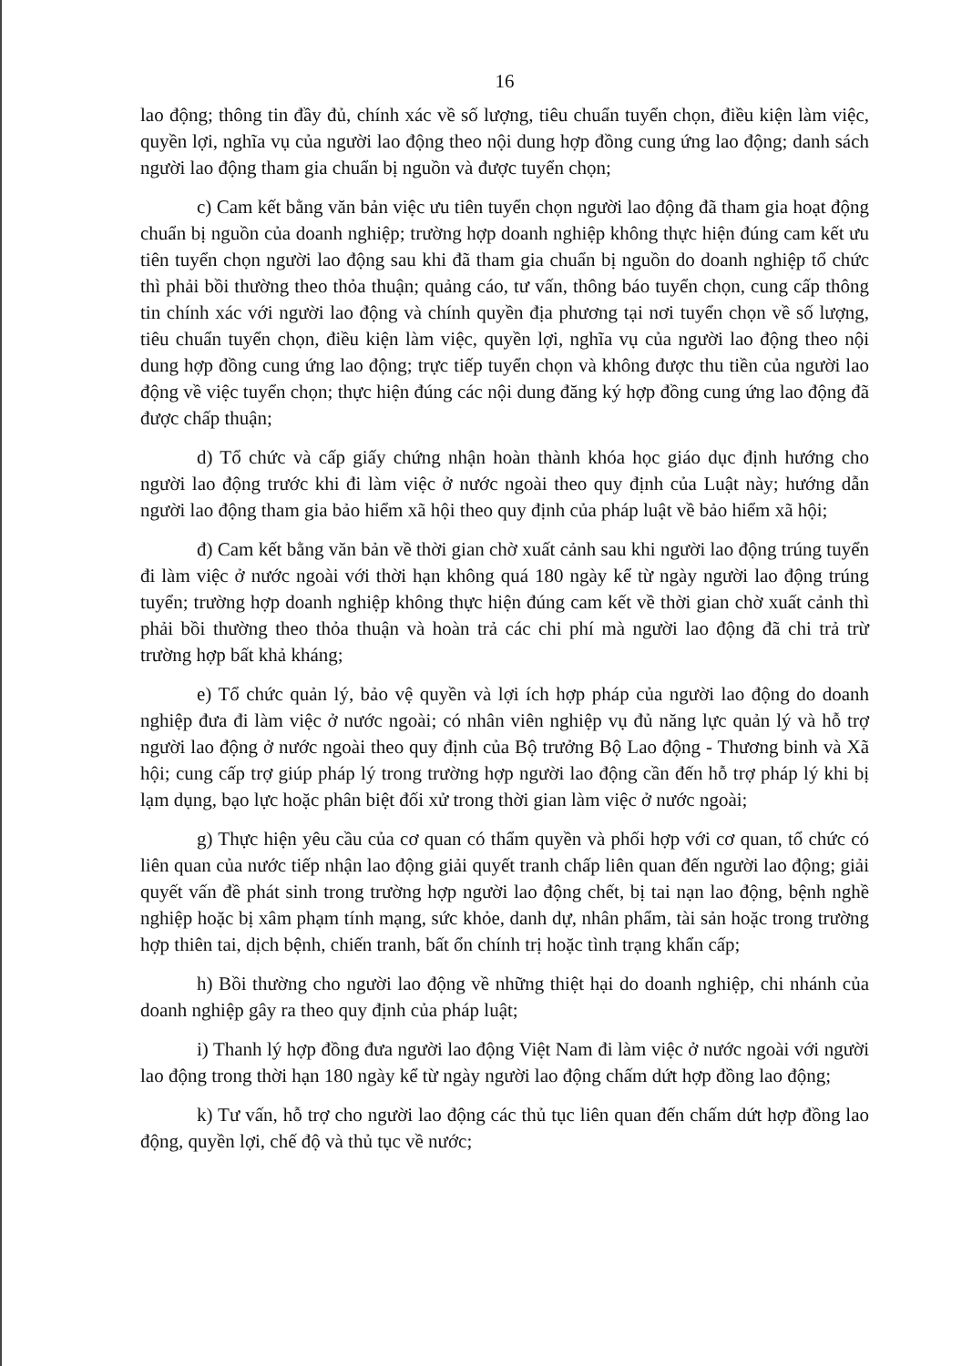16
lao động; thông tin đầy đủ, chính xác về số lượng, tiêu chuẩn tuyển chọn, điều kiện làm việc, quyền lợi, nghĩa vụ của người lao động theo nội dung hợp đồng cung ứng lao động; danh sách người lao động tham gia chuẩn bị nguồn và được tuyển chọn;
c) Cam kết bằng văn bản việc ưu tiên tuyển chọn người lao động đã tham gia hoạt động chuẩn bị nguồn của doanh nghiệp; trường hợp doanh nghiệp không thực hiện đúng cam kết ưu tiên tuyển chọn người lao động sau khi đã tham gia chuẩn bị nguồn do doanh nghiệp tổ chức thì phải bồi thường theo thỏa thuận; quảng cáo, tư vấn, thông báo tuyển chọn, cung cấp thông tin chính xác với người lao động và chính quyền địa phương tại nơi tuyển chọn về số lượng, tiêu chuẩn tuyển chọn, điều kiện làm việc, quyền lợi, nghĩa vụ của người lao động theo nội dung hợp đồng cung ứng lao động; trực tiếp tuyển chọn và không được thu tiền của người lao động về việc tuyển chọn; thực hiện đúng các nội dung đăng ký hợp đồng cung ứng lao động đã được chấp thuận;
d) Tổ chức và cấp giấy chứng nhận hoàn thành khóa học giáo dục định hướng cho người lao động trước khi đi làm việc ở nước ngoài theo quy định của Luật này; hướng dẫn người lao động tham gia bảo hiểm xã hội theo quy định của pháp luật về bảo hiểm xã hội;
đ) Cam kết bằng văn bản về thời gian chờ xuất cảnh sau khi người lao động trúng tuyển đi làm việc ở nước ngoài với thời hạn không quá 180 ngày kể từ ngày người lao động trúng tuyển; trường hợp doanh nghiệp không thực hiện đúng cam kết về thời gian chờ xuất cảnh thì phải bồi thường theo thỏa thuận và hoàn trả các chi phí mà người lao động đã chi trả trừ trường hợp bất khả kháng;
e) Tổ chức quản lý, bảo vệ quyền và lợi ích hợp pháp của người lao động do doanh nghiệp đưa đi làm việc ở nước ngoài; có nhân viên nghiệp vụ đủ năng lực quản lý và hỗ trợ người lao động ở nước ngoài theo quy định của Bộ trưởng Bộ Lao động - Thương binh và Xã hội; cung cấp trợ giúp pháp lý trong trường hợp người lao động cần đến hỗ trợ pháp lý khi bị lạm dụng, bạo lực hoặc phân biệt đối xử trong thời gian làm việc ở nước ngoài;
g) Thực hiện yêu cầu của cơ quan có thẩm quyền và phối hợp với cơ quan, tổ chức có liên quan của nước tiếp nhận lao động giải quyết tranh chấp liên quan đến người lao động; giải quyết vấn đề phát sinh trong trường hợp người lao động chết, bị tai nạn lao động, bệnh nghề nghiệp hoặc bị xâm phạm tính mạng, sức khỏe, danh dự, nhân phẩm, tài sản hoặc trong trường hợp thiên tai, dịch bệnh, chiến tranh, bất ổn chính trị hoặc tình trạng khẩn cấp;
h) Bồi thường cho người lao động về những thiệt hại do doanh nghiệp, chi nhánh của doanh nghiệp gây ra theo quy định của pháp luật;
i) Thanh lý hợp đồng đưa người lao động Việt Nam đi làm việc ở nước ngoài với người lao động trong thời hạn 180 ngày kể từ ngày người lao động chấm dứt hợp đồng lao động;
k) Tư vấn, hỗ trợ cho người lao động các thủ tục liên quan đến chấm dứt hợp đồng lao động, quyền lợi, chế độ và thủ tục về nước;